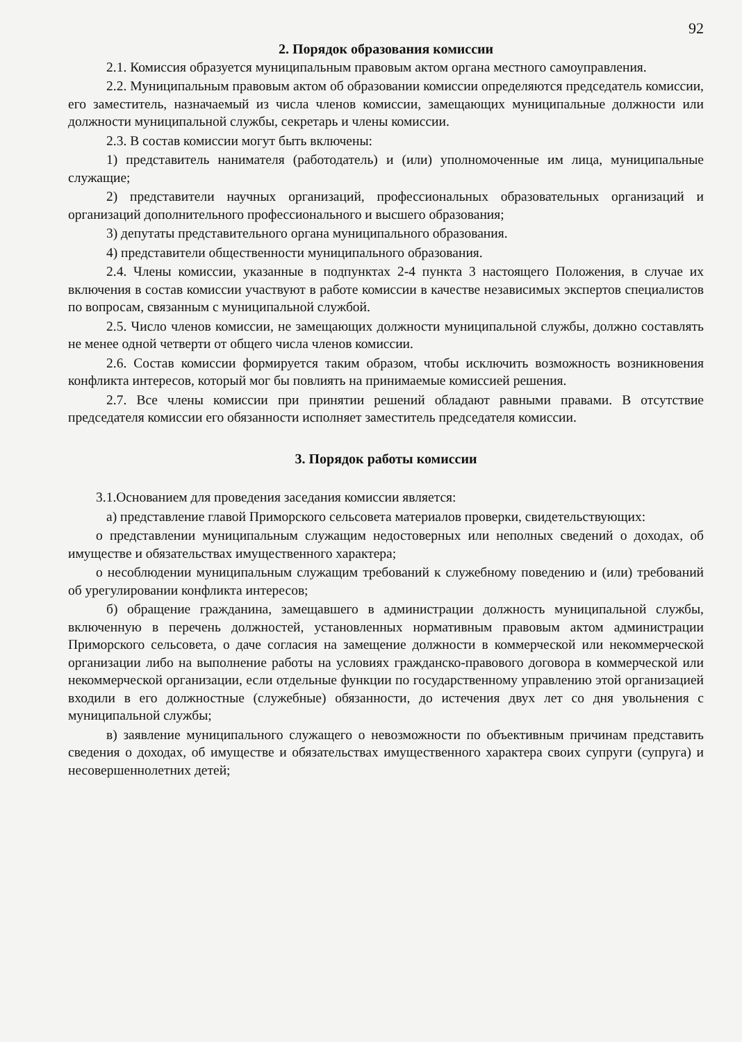92
2. Порядок образования комиссии
2.1. Комиссия образуется муниципальным правовым актом органа местного самоуправления.
2.2. Муниципальным правовым актом об образовании комиссии определяются председатель комиссии, его заместитель, назначаемый из числа членов комиссии, замещающих муниципальные должности или должности муниципальной службы, секретарь и члены комиссии.
2.3. В состав комиссии могут быть включены:
1) представитель нанимателя (работодатель) и (или) уполномоченные им лица, муниципальные служащие;
2) представители научных организаций, профессиональных образовательных организаций и организаций дополнительного профессионального и высшего образования;
3) депутаты представительного органа муниципального образования.
4) представители общественности муниципального образования.
2.4. Члены комиссии, указанные в подпунктах 2-4 пункта 3 настоящего Положения, в случае их включения в состав комиссии участвуют в работе комиссии в качестве независимых экспертов специалистов по вопросам, связанным с муниципальной службой.
2.5. Число членов комиссии, не замещающих должности муниципальной службы, должно составлять не менее одной четверти от общего числа членов комиссии.
2.6. Состав комиссии формируется таким образом, чтобы исключить возможность возникновения конфликта интересов, который мог бы повлиять на принимаемые комиссией решения.
2.7. Все члены комиссии при принятии решений обладают равными правами. В отсутствие председателя комиссии его обязанности исполняет заместитель председателя комиссии.
3. Порядок работы комиссии
3.1.Основанием для проведения заседания комиссии является:
а) представление главой Приморского сельсовета материалов проверки, свидетельствующих:
о представлении муниципальным служащим недостоверных или неполных сведений о доходах, об имуществе и обязательствах имущественного характера;
о несоблюдении муниципальным служащим требований к служебному поведению и (или) требований об урегулировании конфликта интересов;
б) обращение гражданина, замещавшего в администрации должность муниципальной службы, включенную в перечень должностей, установленных нормативным правовым актом администрации Приморского сельсовета, о даче согласия на замещение должности в коммерческой или некоммерческой организации либо на выполнение работы на условиях гражданско-правового договора в коммерческой или некоммерческой организации, если отдельные функции по государственному управлению этой организацией входили в его должностные (служебные) обязанности, до истечения двух лет со дня увольнения с муниципальной службы;
в) заявление муниципального служащего о невозможности по объективным причинам представить сведения о доходах, об имуществе и обязательствах имущественного характера своих супруги (супруга) и несовершеннолетних детей;